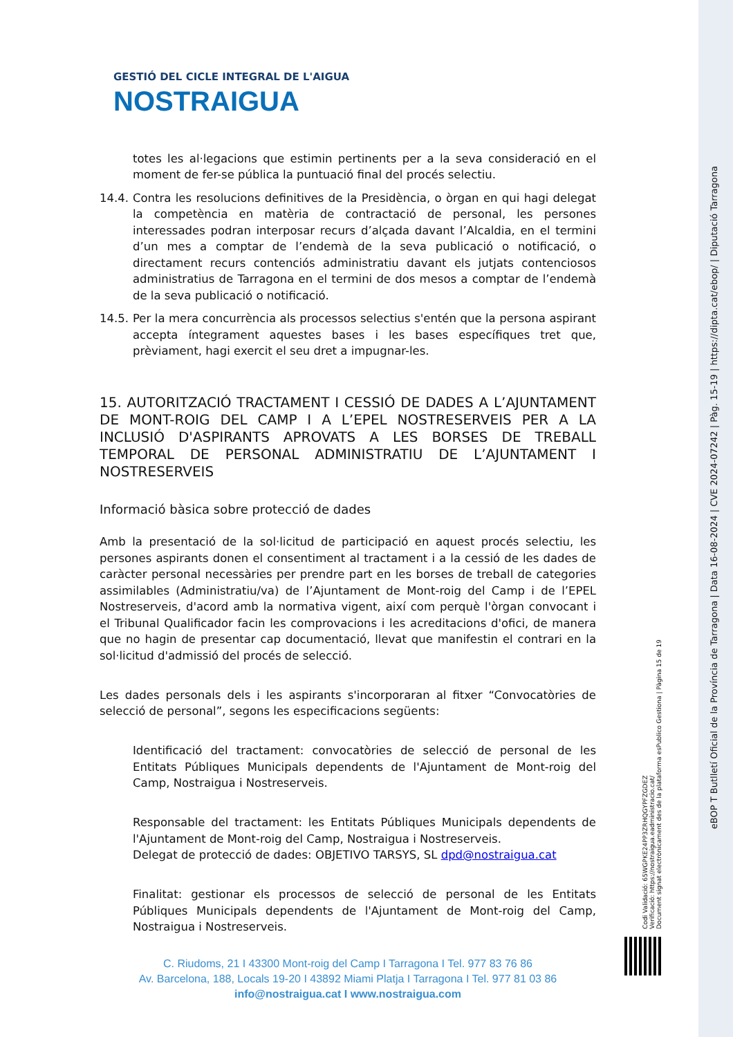GESTIÓ DEL CICLE INTEGRAL DE L'AIGUA
NOSTRAIGUA
totes les al·legacions que estimin pertinents per a la seva consideració en el moment de fer-se pública la puntuació final del procés selectiu.
14.4.
Contra les resolucions definitives de la Presidència, o òrgan en qui hagi delegat la competència en matèria de contractació de personal, les persones interessades podran interposar recurs d’alçada davant l’Alcaldia, en el termini d’un mes a comptar de l’endemà de la seva publicació o notificació, o directament recurs contenciós administratiu davant els jutjats contenciosos administratius de Tarragona en el termini de dos mesos a comptar de l’endemà de la seva publicació o notificació.
14.5.
Per la mera concurrència als processos selectius s'entén que la persona aspirant accepta íntegrament aquestes bases i les bases específiques tret que, prèviament, hagi exercit el seu dret a impugnar-les.
15. AUTORITZACIÓ TRACTAMENT I CESSIÓ DE DADES A L’AJUNTAMENT DE MONT-ROIG DEL CAMP I A L’EPEL NOSTRESERVEIS PER A LA INCLUSIÓ D'ASPIRANTS APROVATS A LES BORSES DE TREBALL TEMPORAL DE PERSONAL ADMINISTRATIU DE L’AJUNTAMENT I NOSTRESERVEIS
Informació bàsica sobre protecció de dades
Amb la presentació de la sol·licitud de participació en aquest procés selectiu, les persones aspirants donen el consentiment al tractament i a la cessió de les dades de caràcter personal necessàries per prendre part en les borses de treball de categories assimilables (Administratiu/va) de l’Ajuntament de Mont-roig del Camp i de l’EPEL Nostreserveis, d'acord amb la normativa vigent, així com perquè l'òrgan convocant i el Tribunal Qualificador facin les comprovacions i les acreditacions d'ofici, de manera que no hagin de presentar cap documentació, llevat que manifestin el contrari en la sol·licitud d'admissió del procés de selecció.
Les dades personals dels i les aspirants s'incorporaran al fitxer “Convocatòries de selecció de personal”, segons les especificacions següents:
Identificació del tractament: convocatòries de selecció de personal de les Entitats Públiques Municipals dependents de l'Ajuntament de Mont-roig del Camp, Nostraigua i Nostreserveis.
Responsable del tractament: les Entitats Públiques Municipals dependents de l'Ajuntament de Mont-roig del Camp, Nostraigua i Nostreserveis.
Delegat de protecció de dades: OBJETIVO TARSYS, SL dpd@nostraigua.cat
Finalitat: gestionar els processos de selecció de personal de les Entitats Públiques Municipals dependents de l'Ajuntament de Mont-roig del Camp, Nostraigua i Nostreserveis.
C. Riudoms, 21 I 43300 Mont-roig del Camp I Tarragona I Tel. 977 83 76 86
Av. Barcelona, 188, Locals 19-20 I 43892 Miami Platja I Tarragona I Tel. 977 81 03 86
info@nostraigua.cat I www.nostraigua.com
Codi Validació: 65WGPKE24PP3ZRHQGYPFZGDEZ
Verificació: https://nostraigua.eadministracio.cat/
Document signat electrònicament des de la plataforma esPublico Gestiona | Pàgina 15 de 19
eBOP T Butlletí Oficial de la Província de Tarragona | Data 16-08-2024 | CVE 2024-07242 | Pàg. 15-19 | https://dipta.cat/ebop/ | Diputació Tarragona